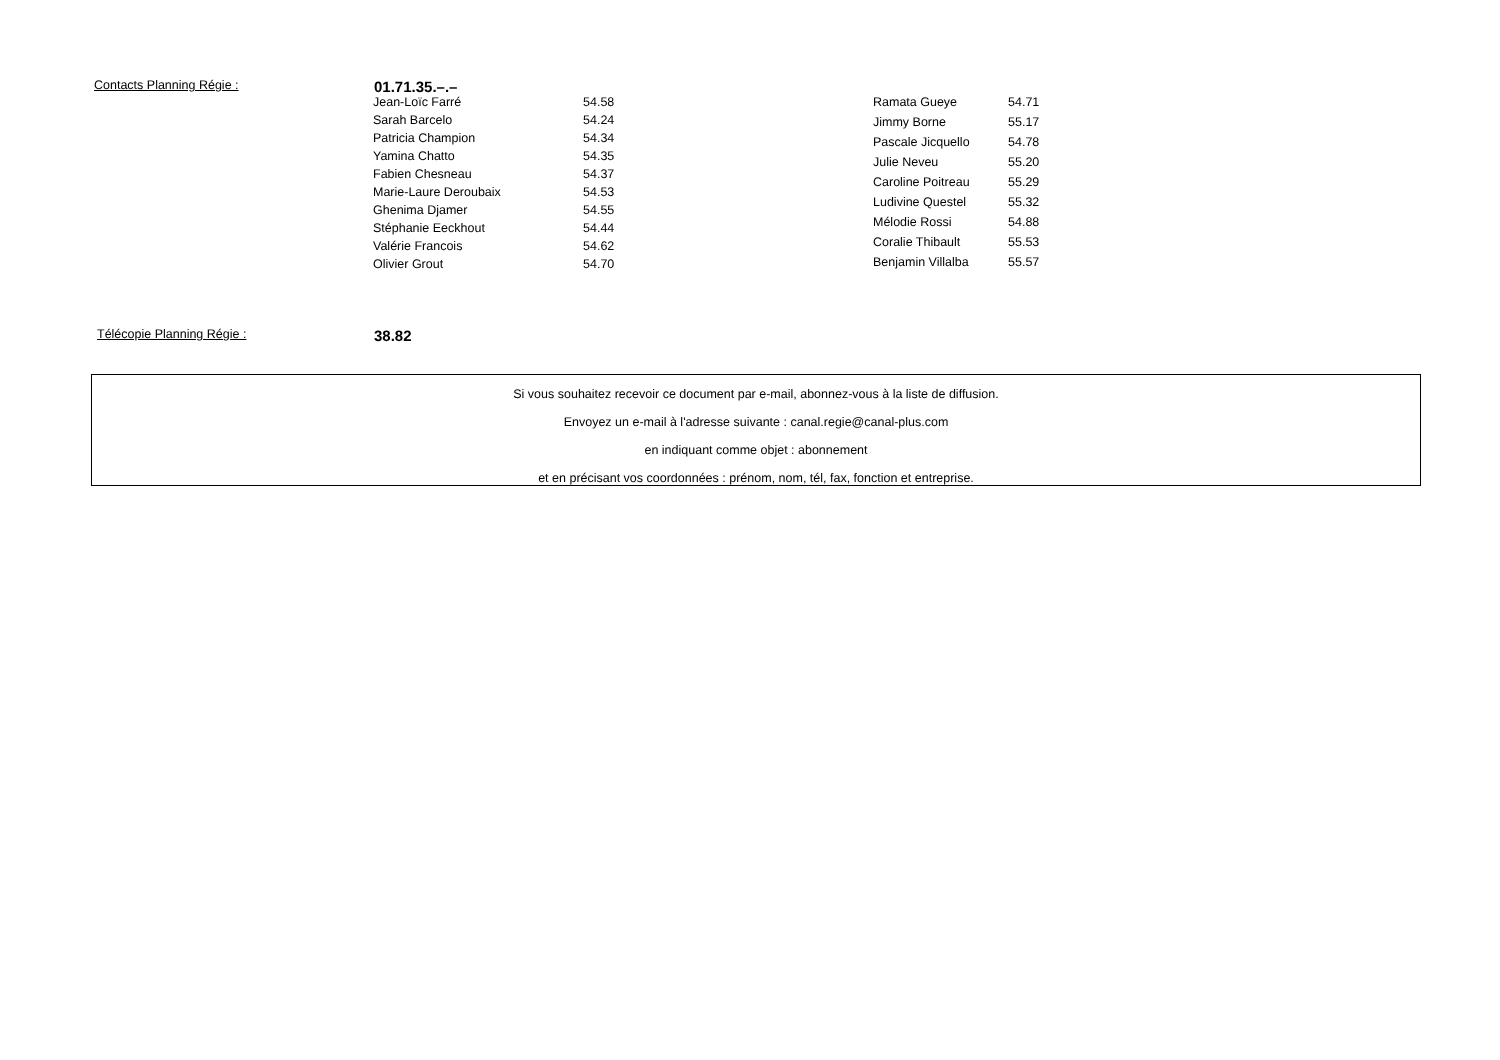Contacts Planning Régie :
01.71.35.–.–
| Jean-Loïc Farré | 54.58 |
| Sarah Barcelo | 54.24 |
| Patricia Champion | 54.34 |
| Yamina Chatto | 54.35 |
| Fabien Chesneau | 54.37 |
| Marie-Laure Deroubaix | 54.53 |
| Ghenima Djamer | 54.55 |
| Stéphanie Eeckhout | 54.44 |
| Valérie Francois | 54.62 |
| Olivier Grout | 54.70 |
| Ramata Gueye | 54.71 |
| Jimmy Borne | 55.17 |
| Pascale Jicquello | 54.78 |
| Julie Neveu | 55.20 |
| Caroline Poitreau | 55.29 |
| Ludivine Questel | 55.32 |
| Mélodie Rossi | 54.88 |
| Coralie Thibault | 55.53 |
| Benjamin Villalba | 55.57 |
Télécopie Planning Régie :
38.82
Si vous souhaitez recevoir ce document par e-mail, abonnez-vous à la liste de diffusion.
Envoyez un e-mail à l'adresse suivante : canal.regie@canal-plus.com
en indiquant comme objet : abonnement
et en précisant vos coordonnées : prénom, nom, tél, fax, fonction et entreprise.